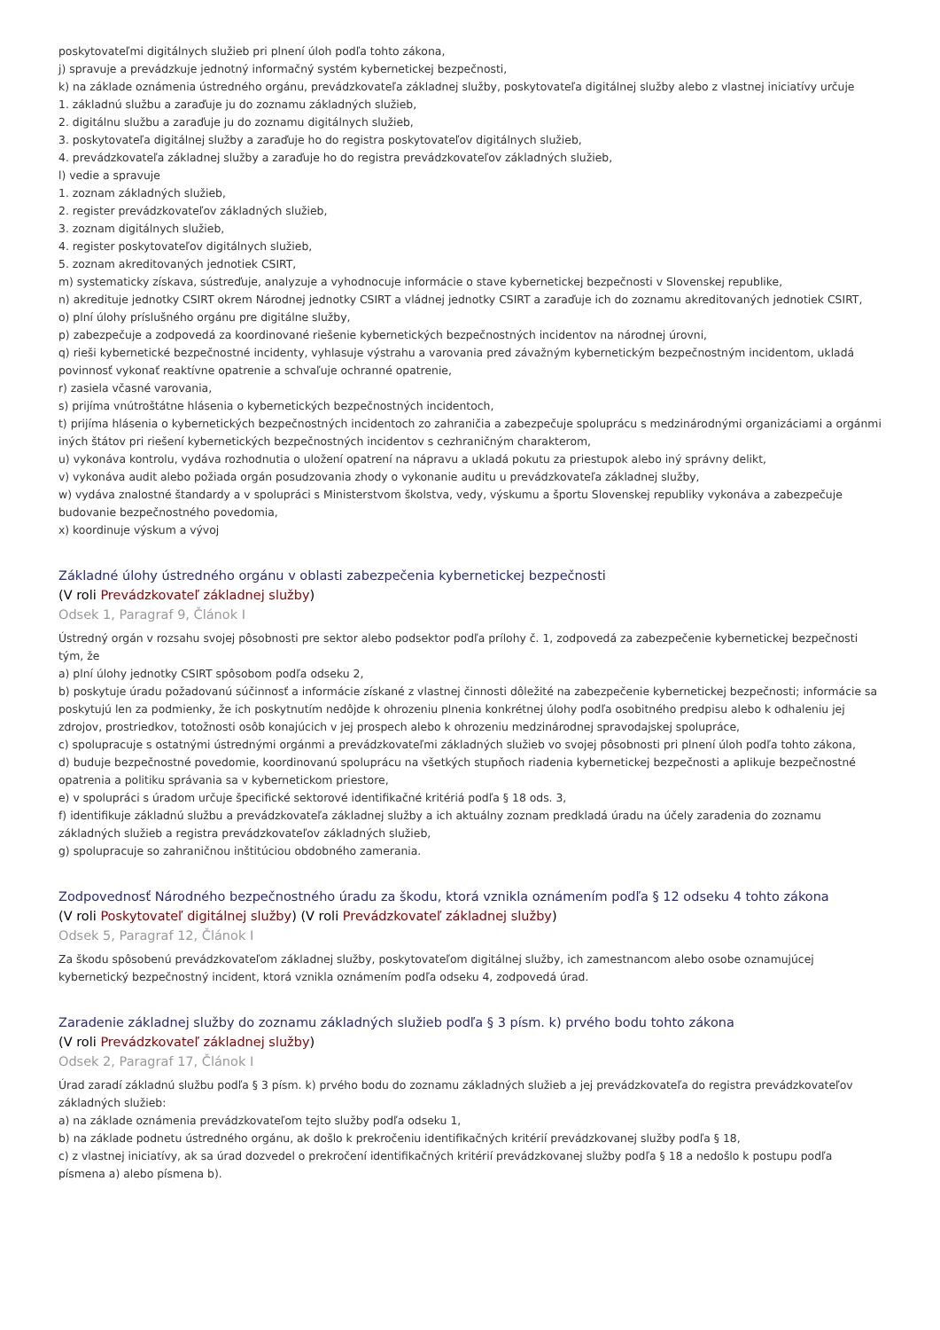poskytovateľmi digitálnych služieb pri plnení úloh podľa tohto zákona,
j) spravuje a prevádzkuje jednotný informačný systém kybernetickej bezpečnosti,
k) na základe oznámenia ústredného orgánu, prevádzkovateľa základnej služby, poskytovateľa digitálnej služby alebo z vlastnej iniciatívy určuje
1. základnú službu a zaraďuje ju do zoznamu základných služieb,
2. digitálnu službu a zaraďuje ju do zoznamu digitálnych služieb,
3. poskytovateľa digitálnej služby a zaraďuje ho do registra poskytovateľov digitálnych služieb,
4. prevádzkovateľa základnej služby a zaraďuje ho do registra prevádzkovateľov základných služieb,
l) vedie a spravuje
1. zoznam základných služieb,
2. register prevádzkovateľov základných služieb,
3. zoznam digitálnych služieb,
4. register poskytovateľov digitálnych služieb,
5. zoznam akreditovaných jednotiek CSIRT,
m) systematicky získava, sústreďuje, analyzuje a vyhodnocuje informácie o stave kybernetickej bezpečnosti v Slovenskej republike,
n) akredituje jednotky CSIRT okrem Národnej jednotky CSIRT a vládnej jednotky CSIRT a zaraďuje ich do zoznamu akreditovaných jednotiek CSIRT,
o) plní úlohy príslušného orgánu pre digitálne služby,
p) zabezpečuje a zodpovedá za koordinované riešenie kybernetických bezpečnostných incidentov na národnej úrovni,
q) rieši kybernetické bezpečnostné incidenty, vyhlasuje výstrahu a varovania pred závažným kybernetickým bezpečnostným incidentom, ukladá povinnosť vykonať reaktívne opatrenie a schvaľuje ochranné opatrenie,
r) zasiela včasné varovania,
s) prijíma vnútroštátne hlásenia o kybernetických bezpečnostných incidentoch,
t) prijíma hlásenia o kybernetických bezpečnostných incidentoch zo zahraničia a zabezpečuje spoluprácu s medzinárodnými organizáciami a orgánmi iných štátov pri riešení kybernetických bezpečnostných incidentov s cezhraničným charakterom,
u) vykonáva kontrolu, vydáva rozhodnutia o uložení opatrení na nápravu a ukladá pokutu za priestupok alebo iný správny delikt,
v) vykonáva audit alebo požiada orgán posudzovania zhody o vykonanie auditu u prevádzkovateľa základnej služby,
w) vydáva znalostné štandardy a v spolupráci s Ministerstvom školstva, vedy, výskumu a športu Slovenskej republiky vykonáva a zabezpečuje budovanie bezpečnostného povedomia,
x) koordinuje výskum a vývoj
Základné úlohy ústredného orgánu v oblasti zabezpečenia kybernetickej bezpečnosti
(V roli Prevádzkovateľ základnej služby)
Odsek 1, Paragraf 9, Článok I
Ústredný orgán v rozsahu svojej pôsobnosti pre sektor alebo podsektor podľa prílohy č. 1, zodpovedá za zabezpečenie kybernetickej bezpečnosti tým, že
a) plní úlohy jednotky CSIRT spôsobom podľa odseku 2,
b) poskytuje úradu požadovanú súčinnosť a informácie získané z vlastnej činnosti dôležité na zabezpečenie kybernetickej bezpečnosti; informácie sa poskytujú len za podmienky, že ich poskytnutím nedôjde k ohrozeniu plnenia konkrétnej úlohy podľa osobitného predpisu alebo k odhaleniu jej zdrojov, prostriedkov, totožnosti osôb konajúcich v jej prospech alebo k ohrozeniu medzinárodnej spravodajskej spolupráce,
c) spolupracuje s ostatnými ústrednými orgánmi a prevádzkovateľmi základných služieb vo svojej pôsobnosti pri plnení úloh podľa tohto zákona,
d) buduje bezpečnostné povedomie, koordinovanú spoluprácu na všetkých stupňoch riadenia kybernetickej bezpečnosti a aplikuje bezpečnostné opatrenia a politiku správania sa v kybernetickom priestore,
e) v spolupráci s úradom určuje špecifické sektorové identifikačné kritériá podľa § 18 ods. 3,
f) identifikuje základnú službu a prevádzkovateľa základnej služby a ich aktuálny zoznam predkladá úradu na účely zaradenia do zoznamu základných služieb a registra prevádzkovateľov základných služieb,
g) spolupracuje so zahraničnou inštitúciou obdobného zamerania.
Zodpovednosť Národného bezpečnostného úradu za škodu, ktorá vznikla oznámením podľa § 12 odseku 4 tohto zákona
(V roli Poskytovateľ digitálnej služby) (V roli Prevádzkovateľ základnej služby)
Odsek 5, Paragraf 12, Článok I
Za škodu spôsobenú prevádzkovateľom základnej služby, poskytovateľom digitálnej služby, ich zamestnancom alebo osobe oznamujúcej kybernetický bezpečnostný incident, ktorá vznikla oznámením podľa odseku 4, zodpovedá úrad.
Zaradenie základnej služby do zoznamu základných služieb podľa § 3 písm. k) prvého bodu tohto zákona
(V roli Prevádzkovateľ základnej služby)
Odsek 2, Paragraf 17, Článok I
Úrad zaradí základnú službu podľa § 3 písm. k) prvého bodu do zoznamu základných služieb a jej prevádzkovateľa do registra prevádzkovateľov základných služieb:
a) na základe oznámenia prevádzkovateľom tejto služby podľa odseku 1,
b) na základe podnetu ústredného orgánu, ak došlo k prekročeniu identifikačných kritérií prevádzkovanej služby podľa § 18,
c) z vlastnej iniciatívy, ak sa úrad dozvedel o prekročení identifikačných kritérií prevádzkovanej služby podľa § 18 a nedošlo k postupu podľa písmena a) alebo písmena b).